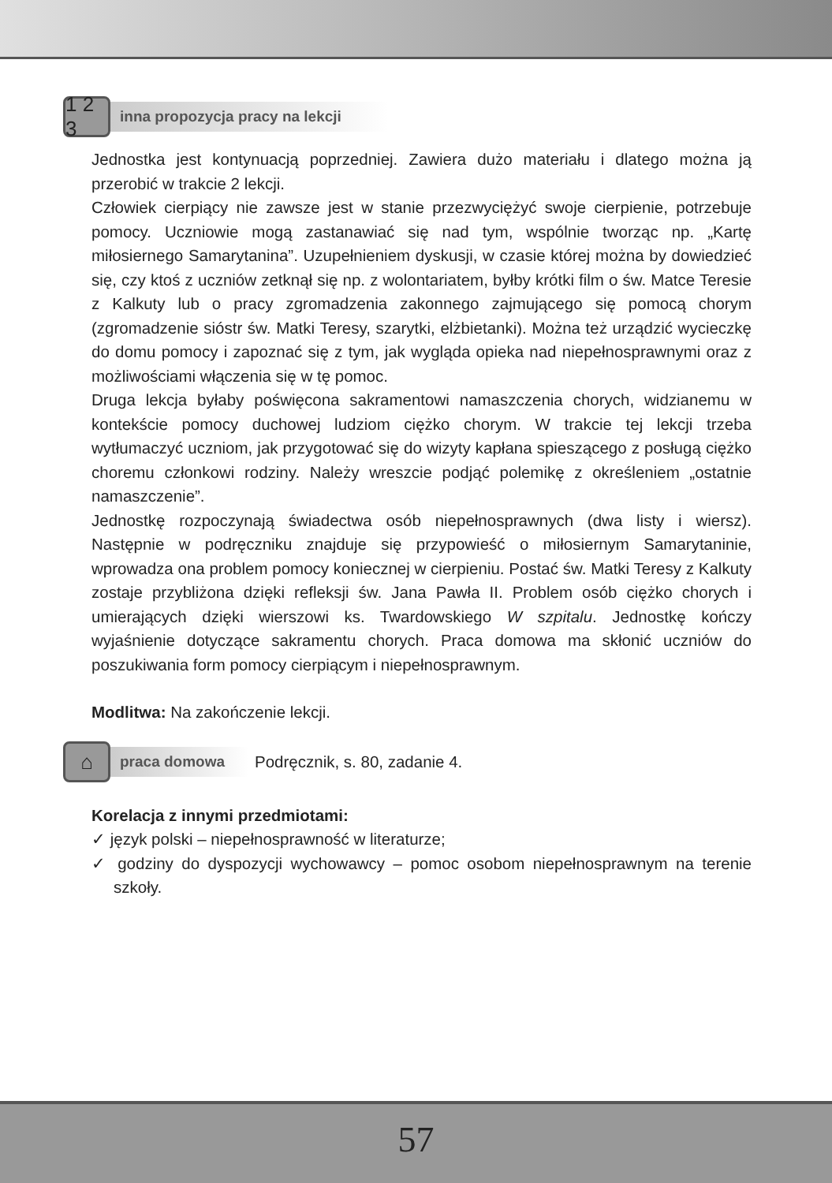1 2 3
inna propozycja pracy na lekcji
Jednostka jest kontynuacją poprzedniej. Zawiera dużo materiału i dlatego można ją przerobić w trakcie 2 lekcji.
Człowiek cierpiący nie zawsze jest w stanie przezwyciężyć swoje cierpienie, potrzebuje pomocy. Uczniowie mogą zastanawiać się nad tym, wspólnie tworząc np. „Kartę miłosiernego Samarytanina”. Uzupełnieniem dyskusji, w czasie której można by dowiedzieć się, czy ktoś z uczniów zetknął się np. z wolontariatem, byłby krótki film o św. Matce Teresie z Kalkuty lub o pracy zgromadzenia zakonnego zajmującego się pomocą chorym (zgromadzenie sióstr św. Matki Teresy, szarytki, elżbietanki). Można też urządzić wycieczkę do domu pomocy i zapoznać się z tym, jak wygląda opieka nad niepełnosprawnymi oraz z możliwościami włączenia się w tę pomoc.
Druga lekcja byłaby poświęcona sakramentowi namaszczenia chorych, widzianemu w kontekście pomocy duchowej ludziom ciężko chorym. W trakcie tej lekcji trzeba wytłumaczyć uczniom, jak przygotować się do wizyty kapłana spieszącego z posługą ciężko choremu członkowi rodziny. Należy wreszcie podjąć polemikę z określeniem „ostatnie namaszczenie”.
Jednostkę rozpoczynają świadectwa osób niepełnosprawnych (dwa listy i wiersz). Następnie w podręczniku znajduje się przypowieść o miłosiernym Samarytaninie, wprowadza ona problem pomocy koniecznej w cierpieniu. Postać św. Matki Teresy z Kalkuty zostaje przybliżona dzięki refleksji św. Jana Pawła II. Problem osób ciężko chorych i umierających dzięki wierszowi ks. Twardowskiego W szpitalu. Jednostkę kończy wyjaśnienie dotyczące sakramentu chorych. Praca domowa ma skłonić uczniów do poszukiwania form pomocy cierpiącym i niepełnosprawnym.
Modlitwa: Na zakończenie lekcji.
⌂
praca domowa
Podręcznik, s. 80, zadanie 4.
Korelacja z innymi przedmiotami:
✓ język polski – niepełnosprawność w literaturze;
✓ godziny do dyspozycji wychowawcy – pomoc osobom niepełnosprawnym na terenie szkoły.
57